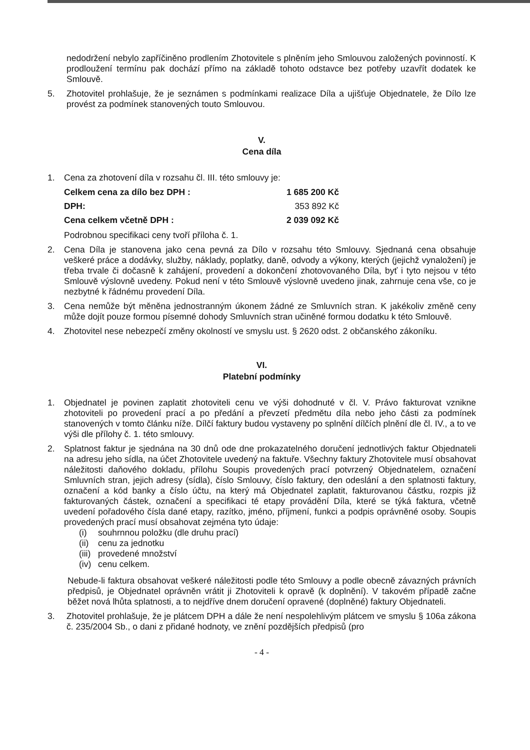nedodržení nebylo zapříčiněno prodlením Zhotovitele s plněním jeho Smlouvou založených povinností. K prodloužení termínu pak dochází přímo na základě tohoto odstavce bez potřeby uzavřít dodatek ke Smlouvě.
5. Zhotovitel prohlašuje, že je seznámen s podmínkami realizace Díla a ujišťuje Objednatele, že Dílo lze provést za podmínek stanovených touto Smlouvou.
V.
Cena díla
1. Cena za zhotovení díla v rozsahu čl. III. této smlouvy je:
| Celkem cena za dílo bez DPH : | 1 685 200 Kč |
| DPH: | 353 892 Kč |
| Cena celkem včetně DPH : | 2 039 092 Kč |
Podrobnou specifikaci ceny tvoří příloha č. 1.
2. Cena Díla je stanovena jako cena pevná za Dílo v rozsahu této Smlouvy. Sjednaná cena obsahuje veškeré práce a dodávky, služby, náklady, poplatky, daně, odvody a výkony, kterých (jejichž vynaložení) je třeba trvale či dočasně k zahájení, provedení a dokončení zhotovovaného Díla, byť i tyto nejsou v této Smlouvě výslovně uvedeny. Pokud není v této Smlouvě výslovně uvedeno jinak, zahrnuje cena vše, co je nezbytné k řádnému provedení Díla.
3. Cena nemůže být měněna jednostranným úkonem žádné ze Smluvních stran. K jakékoliv změně ceny může dojít pouze formou písemné dohody Smluvních stran učiněné formou dodatku k této Smlouvě.
4. Zhotovitel nese nebezpečí změny okolností ve smyslu ust. § 2620 odst. 2 občanského zákoníku.
VI.
Platební podmínky
1. Objednatel je povinen zaplatit zhotoviteli cenu ve výši dohodnuté v čl. V. Právo fakturovat vznikne zhotoviteli po provedení prací a po předání a převzetí předmětu díla nebo jeho části za podmínek stanovených v tomto článku níže. Dílčí faktury budou vystaveny po splnění dílčích plnění dle čl. IV., a to ve výši dle přílohy č. 1. této smlouvy.
2. Splatnost faktur je sjednána na 30 dnů ode dne prokazatelného doručení jednotlivých faktur Objednateli na adresu jeho sídla, na účet Zhotovitele uvedený na faktuře. Všechny faktury Zhotovitele musí obsahovat náležitosti daňového dokladu, přílohu Soupis provedených prací potvrzený Objednatelem, označení Smluvních stran, jejich adresy (sídla), číslo Smlouvy, číslo faktury, den odeslání a den splatnosti faktury, označení a kód banky a číslo účtu, na který má Objednatel zaplatit, fakturovanou částku, rozpis již fakturovaných částek, označení a specifikaci té etapy provádění Díla, které se týká faktura, včetně uvedení pořadového čísla dané etapy, razítko, jméno, příjmení, funkci a podpis oprávněné osoby. Soupis provedených prací musí obsahovat zejména tyto údaje:
(i) souhrnnou položku (dle druhu prací)
(ii) cenu za jednotku
(iii) provedené množství
(iv) cenu celkem.
Nebude-li faktura obsahovat veškeré náležitosti podle této Smlouvy a podle obecně závazných právních předpisů, je Objednatel oprávněn vrátit ji Zhotoviteli k opravě (k doplnění). V takovém případě začne běžet nová lhůta splatnosti, a to nejdříve dnem doručení opravené (doplněné) faktury Objednateli.
3. Zhotovitel prohlašuje, že je plátcem DPH a dále že není nespolehlivým plátcem ve smyslu § 106a zákona č. 235/2004 Sb., o dani z přidané hodnoty, ve znění pozdějších předpisů (pro
- 4 -